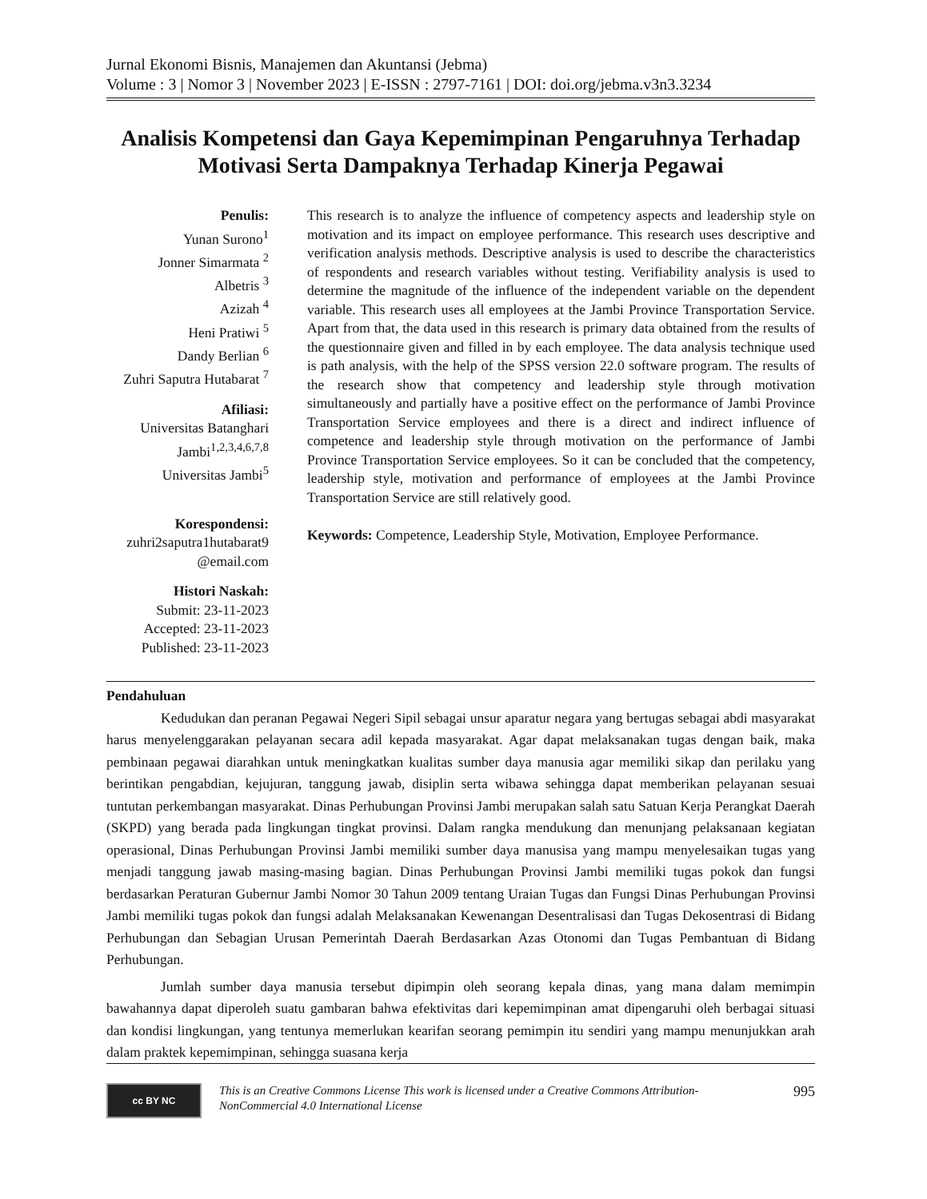Jurnal Ekonomi Bisnis, Manajemen dan Akuntansi (Jebma)
Volume : 3 | Nomor 3 | November 2023 | E-ISSN : 2797-7161 | DOI: doi.org/jebma.v3n3.3234
Analisis Kompetensi dan Gaya Kepemimpinan Pengaruhnya Terhadap Motivasi Serta Dampaknya Terhadap Kinerja Pegawai
Penulis:
Yunan Surono<sup>1</sup>
Jonner Simarmata <sup>2</sup>
Albetris <sup>3</sup>
Azizah <sup>4</sup>
Heni Pratiwi <sup>5</sup>
Dandy Berlian <sup>6</sup>
Zuhri Saputra Hutabarat <sup>7</sup>
Afiliasi:
Universitas Batanghari Jambi<sup>1,2,3,4,6,7,8</sup>
Universitas Jambi<sup>5</sup>
Korespondensi:
zuhri2saputra1hutabarat9 @email.com
Histori Naskah:
Submit: 23-11-2023
Accepted: 23-11-2023
Published: 23-11-2023
This research is to analyze the influence of competency aspects and leadership style on motivation and its impact on employee performance. This research uses descriptive and verification analysis methods. Descriptive analysis is used to describe the characteristics of respondents and research variables without testing. Verifiability analysis is used to determine the magnitude of the influence of the independent variable on the dependent variable. This research uses all employees at the Jambi Province Transportation Service. Apart from that, the data used in this research is primary data obtained from the results of the questionnaire given and filled in by each employee. The data analysis technique used is path analysis, with the help of the SPSS version 22.0 software program. The results of the research show that competency and leadership style through motivation simultaneously and partially have a positive effect on the performance of Jambi Province Transportation Service employees and there is a direct and indirect influence of competence and leadership style through motivation on the performance of Jambi Province Transportation Service employees. So it can be concluded that the competency, leadership style, motivation and performance of employees at the Jambi Province Transportation Service are still relatively good.
Keywords: Competence, Leadership Style, Motivation, Employee Performance.
Pendahuluan
Kedudukan dan peranan Pegawai Negeri Sipil sebagai unsur aparatur negara yang bertugas sebagai abdi masyarakat harus menyelenggarakan pelayanan secara adil kepada masyarakat. Agar dapat melaksanakan tugas dengan baik, maka pembinaan pegawai diarahkan untuk meningkatkan kualitas sumber daya manusia agar memiliki sikap dan perilaku yang berintikan pengabdian, kejujuran, tanggung jawab, disiplin serta wibawa sehingga dapat memberikan pelayanan sesuai tuntutan perkembangan masyarakat. Dinas Perhubungan Provinsi Jambi merupakan salah satu Satuan Kerja Perangkat Daerah (SKPD) yang berada pada lingkungan tingkat provinsi. Dalam rangka mendukung dan menunjang pelaksanaan kegiatan operasional, Dinas Perhubungan Provinsi Jambi memiliki sumber daya manusisa yang mampu menyelesaikan tugas yang menjadi tanggung jawab masing-masing bagian. Dinas Perhubungan Provinsi Jambi memiliki tugas pokok dan fungsi berdasarkan Peraturan Gubernur Jambi Nomor 30 Tahun 2009 tentang Uraian Tugas dan Fungsi Dinas Perhubungan Provinsi Jambi memiliki tugas pokok dan fungsi adalah Melaksanakan Kewenangan Desentralisasi dan Tugas Dekosentrasi di Bidang Perhubungan dan Sebagian Urusan Pemerintah Daerah Berdasarkan Azas Otonomi dan Tugas Pembantuan di Bidang Perhubungan.
Jumlah sumber daya manusia tersebut dipimpin oleh seorang kepala dinas, yang mana dalam memimpin bawahannya dapat diperoleh suatu gambaran bahwa efektivitas dari kepemimpinan amat dipengaruhi oleh berbagai situasi dan kondisi lingkungan, yang tentunya memerlukan kearifan seorang pemimpin itu sendiri yang mampu menunjukkan arah dalam praktek kepemimpinan, sehingga suasana kerja
cc BY NC
This is an Creative Commons License This work is licensed under a Creative Commons Attribution-NonCommercial 4.0 International License
995